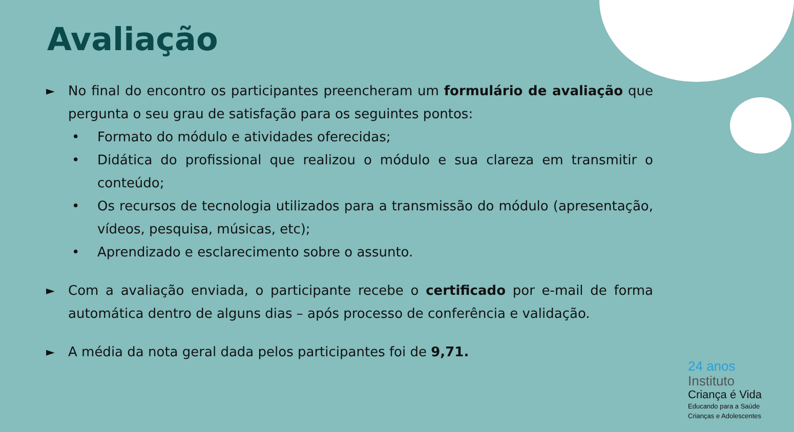Avaliação
►
No final do encontro os participantes preencheram um formulário de avaliação que pergunta o seu grau de satisfação para os seguintes pontos:
• Formato do módulo e atividades oferecidas;
• Didática do profissional que realizou o módulo e sua clareza em transmitir o conteúdo;
• Os recursos de tecnologia utilizados para a transmissão do módulo (apresentação, vídeos, pesquisa, músicas, etc);
• Aprendizado e esclarecimento sobre o assunto.
►
Com a avaliação enviada, o participante recebe o certificado por e-mail de forma automática dentro de alguns dias – após processo de conferência e validação.
►
A média da nota geral dada pelos participantes foi de 9,71.
24 anos
Instituto
Criança é Vida
Educando para a Saúde
Crianças e Adolescentes